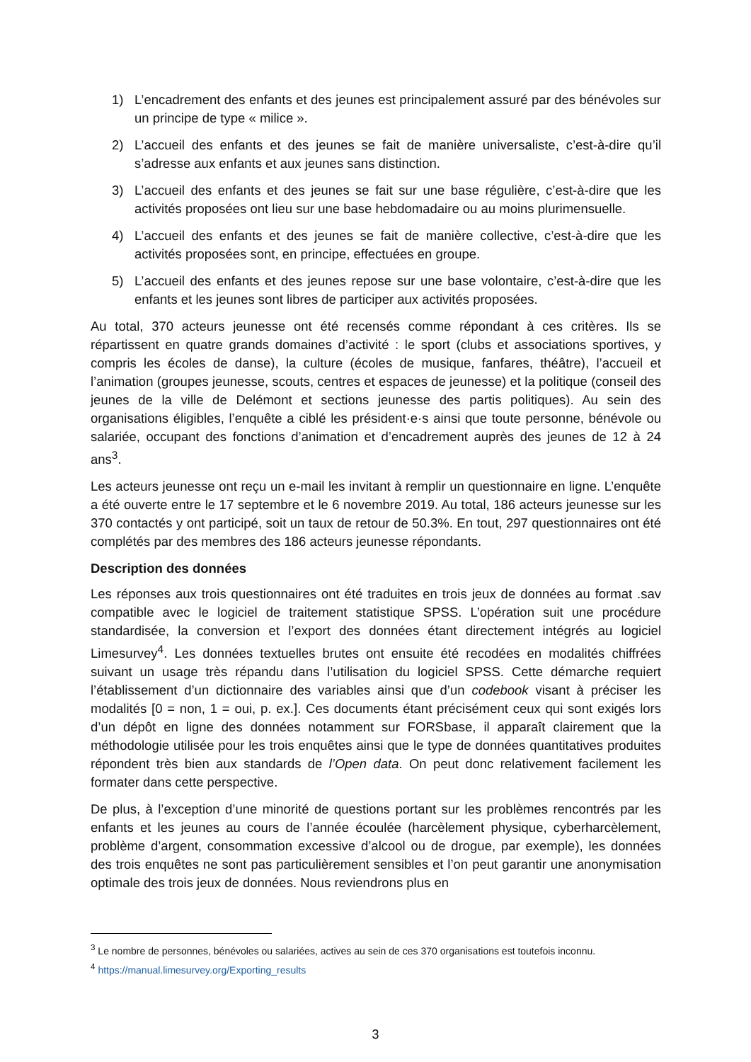1) L’encadrement des enfants et des jeunes est principalement assuré par des bénévoles sur un principe de type « milice ».
2) L’accueil des enfants et des jeunes se fait de manière universaliste, c’est-à-dire qu’il s’adresse aux enfants et aux jeunes sans distinction.
3) L’accueil des enfants et des jeunes se fait sur une base régulière, c’est-à-dire que les activités proposées ont lieu sur une base hebdomadaire ou au moins plurimensuelle.
4) L’accueil des enfants et des jeunes se fait de manière collective, c’est-à-dire que les activités proposées sont, en principe, effectuées en groupe.
5) L’accueil des enfants et des jeunes repose sur une base volontaire, c’est-à-dire que les enfants et les jeunes sont libres de participer aux activités proposées.
Au total, 370 acteurs jeunesse ont été recensés comme répondant à ces critères. Ils se répartissent en quatre grands domaines d’activité : le sport (clubs et associations sportives, y compris les écoles de danse), la culture (écoles de musique, fanfares, théâtre), l’accueil et l’animation (groupes jeunesse, scouts, centres et espaces de jeunesse) et la politique (conseil des jeunes de la ville de Delémont et sections jeunesse des partis politiques). Au sein des organisations éligibles, l’enquête a ciblé les président·e·s ainsi que toute personne, bénévole ou salariée, occupant des fonctions d’animation et d’encadrement auprès des jeunes de 12 à 24 ans<sup>3</sup>.
Les acteurs jeunesse ont reçu un e-mail les invitant à remplir un questionnaire en ligne. L’enquête a été ouverte entre le 17 septembre et le 6 novembre 2019. Au total, 186 acteurs jeunesse sur les 370 contactés y ont participé, soit un taux de retour de 50.3%. En tout, 297 questionnaires ont été complétés par des membres des 186 acteurs jeunesse répondants.
Description des données
Les réponses aux trois questionnaires ont été traduites en trois jeux de données au format .sav compatible avec le logiciel de traitement statistique SPSS. L’opération suit une procédure standardisée, la conversion et l’export des données étant directement intégrés au logiciel Limesurvey<sup>4</sup>. Les données textuelles brutes ont ensuite été recodées en modalités chiffrées suivant un usage très répandu dans l’utilisation du logiciel SPSS. Cette démarche requiert l’établissement d’un dictionnaire des variables ainsi que d’un codebook visant à préciser les modalités [0 = non, 1 = oui, p. ex.]. Ces documents étant précisément ceux qui sont exigés lors d’un dépôt en ligne des données notamment sur FORSbase, il apparaît clairement que la méthodologie utilisée pour les trois enquêtes ainsi que le type de données quantitatives produites répondent très bien aux standards de l’Open data. On peut donc relativement facilement les formater dans cette perspective.
De plus, à l’exception d’une minorité de questions portant sur les problèmes rencontrés par les enfants et les jeunes au cours de l’année écoulée (harcèlement physique, cyberharcèlement, problème d’argent, consommation excessive d’alcool ou de drogue, par exemple), les données des trois enquêtes ne sont pas particulièrement sensibles et l’on peut garantir une anonymisation optimale des trois jeux de données. Nous reviendrons plus en
<sup>3</sup> Le nombre de personnes, bénévoles ou salariées, actives au sein de ces 370 organisations est toutefois inconnu.
<sup>4</sup> https://manual.limesurvey.org/Exporting_results
3